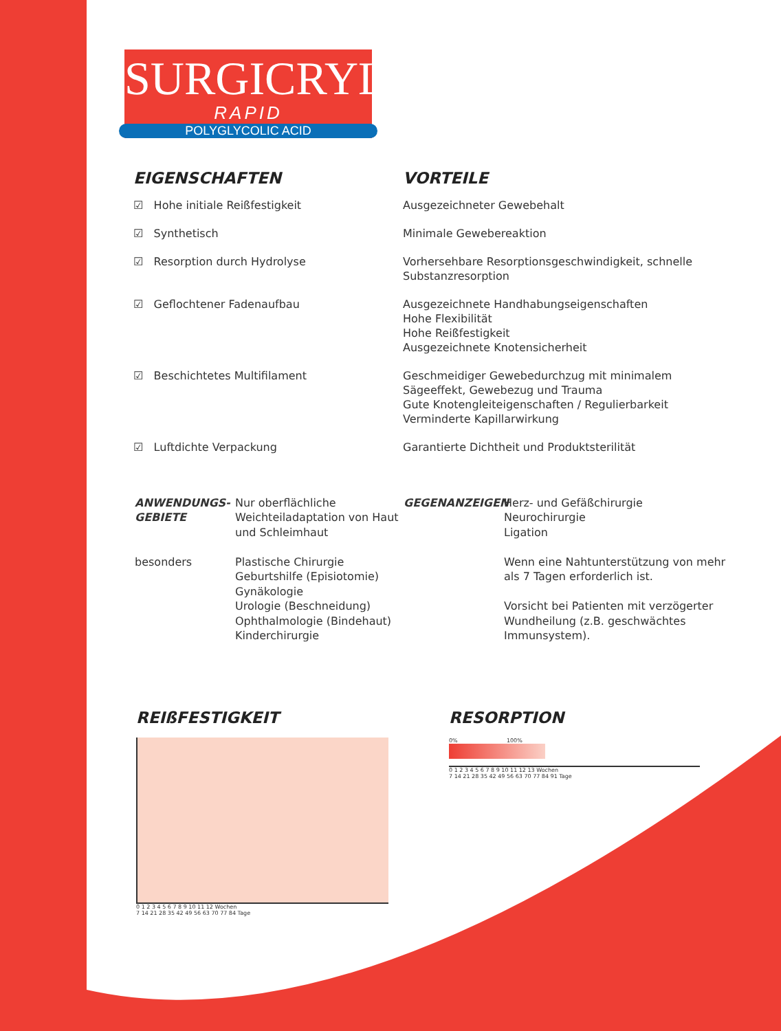SURGICRYL<sup>®</sup>
RAPID
POLYGLYCOLIC ACID
EIGENSCHAFTEN VORTEILE
☑ Hohe initiale Reißfestigkeit Ausgezeichneter Gewebehalt
☑ Synthetisch Minimale Gewebereaktion
☑ Resorption durch Hydrolyse Vorhersehbare Resorptionsgeschwindigkeit, schnelle Substanzresorption
☑ Geflochtener Fadenaufbau Ausgezeichnete Handhabungseigenschaften
Hohe Flexibilität
Hohe Reißfestigkeit
Ausgezeichnete Knotensicherheit
☑ Beschichtetes Multifilament Geschmeidiger Gewebedurchzug mit minimalem Sägeeffekt, Gewebezug und Trauma
Gute Knotengleiteigenschaften / Regulierbarkeit
Verminderte Kapillarwirkung
☑ Luftdichte Verpackung Garantierte Dichtheit und Produktsterilität
ANWENDUNGS-
GEBIETE
besonders
Nur oberflächliche Weichteiladaptation von Haut und Schleimhaut
Plastische Chirurgie
Geburtshilfe (Episiotomie)
Gynäkologie
Urologie (Beschneidung)
Ophthalmologie (Bindehaut)
Kinderchirurgie
GEGENANZEIGEN Herz- und Gefäßchirurgie
Neurochirurgie
Ligation
Wenn eine Nahtunterstützung von mehr als 7 Tagen erforderlich ist.
Vorsicht bei Patienten mit verzögerter Wundheilung (z.B. geschwächtes Immunsystem).
REIßFESTIGKEIT
0 1 2 3 4 5 6 7 8 9 10 11 12 Wochen
7 14 21 28 35 42 49 56 63 70 77 84 Tage
RESORPTION
0% 100%
0 1 2 3 4 5 6 7 8 9 10 11 12 13 Wochen
7 14 21 28 35 42 49 56 63 70 77 84 91 Tage